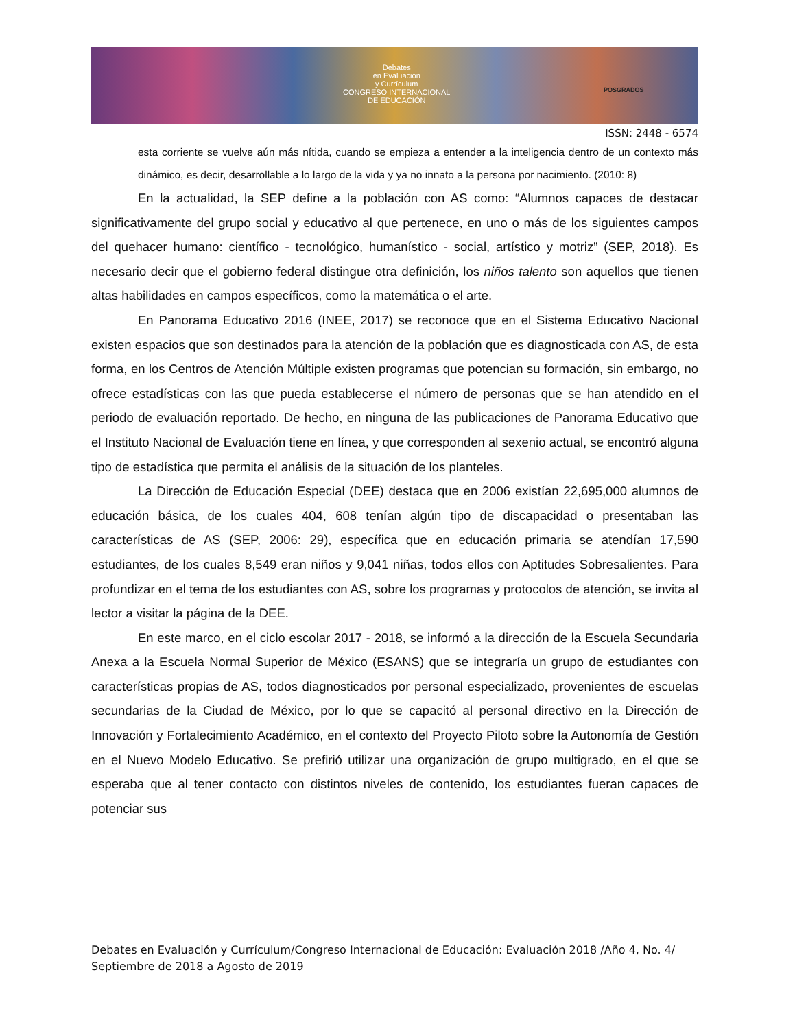Debates
en Evaluación
y Currículum
CONGRESO INTERNACIONAL
DE EDUCACIÓN
POSGRADOS
ISSN: 2448 - 6574
esta corriente se vuelve aún más nítida, cuando se empieza a entender a la inteligencia dentro de un contexto más dinámico, es decir, desarrollable a lo largo de la vida y ya no innato a la persona por nacimiento. (2010: 8)
En la actualidad, la SEP define a la población con AS como: “Alumnos capaces de destacar significativamente del grupo social y educativo al que pertenece, en uno o más de los siguientes campos del quehacer humano: científico - tecnológico, humanístico - social, artístico y motriz” (SEP, 2018). Es necesario decir que el gobierno federal distingue otra definición, los niños talento son aquellos que tienen altas habilidades en campos específicos, como la matemática o el arte.
En Panorama Educativo 2016 (INEE, 2017) se reconoce que en el Sistema Educativo Nacional existen espacios que son destinados para la atención de la población que es diagnosticada con AS, de esta forma, en los Centros de Atención Múltiple existen programas que potencian su formación, sin embargo, no ofrece estadísticas con las que pueda establecerse el número de personas que se han atendido en el periodo de evaluación reportado. De hecho, en ninguna de las publicaciones de Panorama Educativo que el Instituto Nacional de Evaluación tiene en línea, y que corresponden al sexenio actual, se encontró alguna tipo de estadística que permita el análisis de la situación de los planteles.
La Dirección de Educación Especial (DEE) destaca que en 2006 existían 22,695,000 alumnos de educación básica, de los cuales 404, 608 tenían algún tipo de discapacidad o presentaban las características de AS (SEP, 2006: 29), específica que en educación primaria se atendían 17,590 estudiantes, de los cuales 8,549 eran niños y 9,041 niñas, todos ellos con Aptitudes Sobresalientes. Para profundizar en el tema de los estudiantes con AS, sobre los programas y protocolos de atención, se invita al lector a visitar la página de la DEE.
En este marco, en el ciclo escolar 2017 - 2018, se informó a la dirección de la Escuela Secundaria Anexa a la Escuela Normal Superior de México (ESANS) que se integraría un grupo de estudiantes con características propias de AS, todos diagnosticados por personal especializado, provenientes de escuelas secundarias de la Ciudad de México, por lo que se capacitó al personal directivo en la Dirección de Innovación y Fortalecimiento Académico, en el contexto del Proyecto Piloto sobre la Autonomía de Gestión en el Nuevo Modelo Educativo. Se prefirió utilizar una organización de grupo multigrado, en el que se esperaba que al tener contacto con distintos niveles de contenido, los estudiantes fueran capaces de potenciar sus
Debates en Evaluación y Currículum/Congreso Internacional de Educación: Evaluación 2018 /Año 4, No. 4/ Septiembre de 2018 a Agosto de 2019